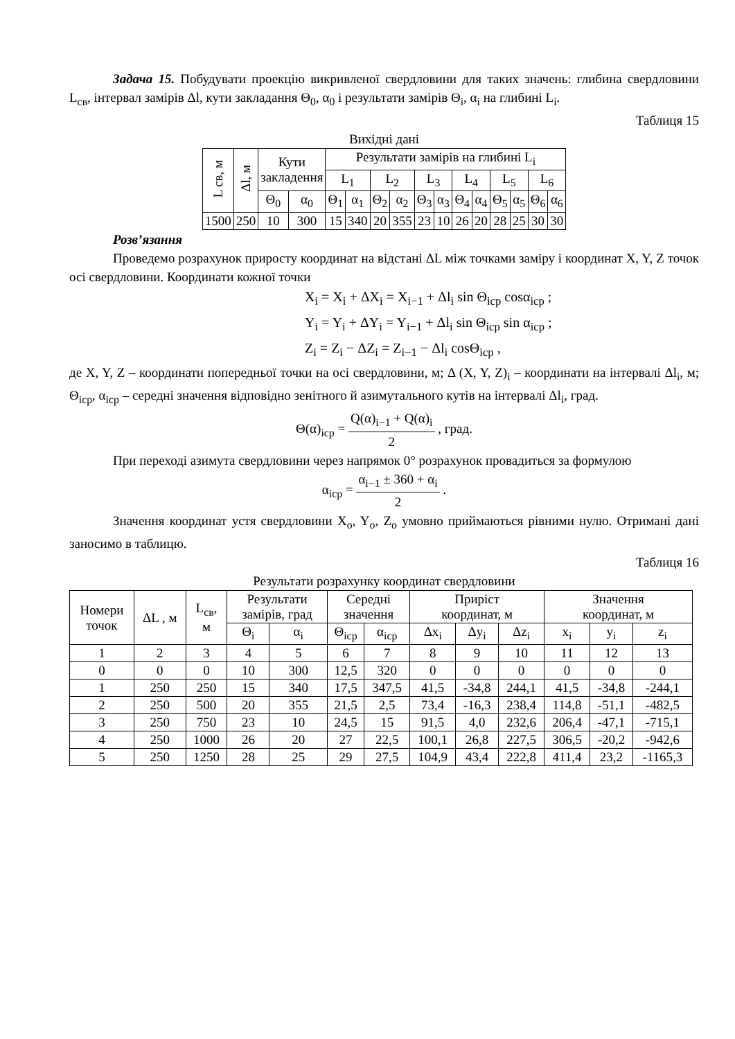Задача 15. Побудувати проекцію викривленої свердловини для таких значень: глибина свердловини L<sub>св</sub>, інтервал замірів Δl, кути закладання Θ<sub>0</sub>, α<sub>0</sub> і результати замірів Θ<sub>i</sub>, α<sub>i</sub> на глибині L<sub>i</sub>.
Таблиця 15
Вихідні дані
| L св, м | Δl, м | Кути закладення | | Результати замірів на глибині L<sub>i</sub> | | | | | | | | | | | |
| | | | | L<sub>1</sub> | | L<sub>2</sub> | | L<sub>3</sub> | | L<sub>4</sub> | | L<sub>5</sub> | | L<sub>6</sub> | |
| | | Θ<sub>0</sub> | α<sub>0</sub> | Θ<sub>1</sub> | α<sub>1</sub> | Θ<sub>2</sub> | α<sub>2</sub> | Θ<sub>3</sub> | α<sub>3</sub> | Θ<sub>4</sub> | α<sub>4</sub> | Θ<sub>5</sub> | α<sub>5</sub> | Θ<sub>6</sub> | α<sub>6</sub> |
| 1500 | 250 | 10 | 300 | 15 | 340 | 20 | 355 | 23 | 10 | 26 | 20 | 28 | 25 | 30 | 30 |
Розв’язання
Проведемо розрахунок приросту координат на відстані ΔL між точками заміру і координат X, Y, Z точок осі свердловини. Координати кожної точки
X<sub>i</sub> = X<sub>i</sub> + ΔX<sub>i</sub> = X<sub>i−1</sub> + Δl<sub>i</sub> sin Θ<sub>icp</sub> cosα<sub>icp</sub> ;
Y<sub>i</sub> = Y<sub>i</sub> + ΔY<sub>i</sub> = Y<sub>i−1</sub> + Δl<sub>i</sub> sin Θ<sub>icp</sub> sin α<sub>icp</sub> ;
Z<sub>i</sub> = Z<sub>i</sub> − ΔZ<sub>i</sub> = Z<sub>i−1</sub> − Δl<sub>i</sub> cosΘ<sub>icp</sub> ,
де X, Y, Z – координати попередньої точки на осі свердловини, м; Δ (X, Y, Z)<sub>i</sub> – координати на інтервалі Δl<sub>i</sub>, м; Θ<sub>icp</sub>, α<sub>icp</sub> – середні значення відповідно зенітного й азимутального кутів на інтервалі Δl<sub>i</sub>, град.
Θ(α)<sub>icp</sub> = Q(α)<sub>i−1</sub> + Q(α)<sub>i</sub> 2 , град.
При переході азимута свердловини через напрямок 0° розрахунок провадиться за формулою
α<sub>icp</sub> = α<sub>i−1</sub> ± 360 + α<sub>i</sub> 2 .
Значення координат устя свердловини X<sub>o</sub>, Y<sub>o</sub>, Z<sub>o</sub> умовно приймаються рівними нулю. Отримані дані заносимо в таблицю.
Таблиця 16
Результати розрахунку координат свердловини
| Номери точок | ΔL , м | L<sub>св</sub>, м | Результати замірів, град | | Середні значення | | Приріст координат, м | | | Значення координат, м | | |
| | | | Θ<sub>i</sub> | α<sub>i</sub> | Θ<sub>icp</sub> | α<sub>icp</sub> | Δx<sub>i</sub> | Δy<sub>i</sub> | Δz<sub>i</sub> | x<sub>i</sub> | y<sub>i</sub> | z<sub>i</sub> |
| 1 | 2 | 3 | 4 | 5 | 6 | 7 | 8 | 9 | 10 | 11 | 12 | 13 |
| 0 | 0 | 0 | 10 | 300 | 12,5 | 320 | 0 | 0 | 0 | 0 | 0 | 0 |
| 1 | 250 | 250 | 15 | 340 | 17,5 | 347,5 | 41,5 | -34,8 | 244,1 | 41,5 | -34,8 | -244,1 |
| 2 | 250 | 500 | 20 | 355 | 21,5 | 2,5 | 73,4 | -16,3 | 238,4 | 114,8 | -51,1 | -482,5 |
| 3 | 250 | 750 | 23 | 10 | 24,5 | 15 | 91,5 | 4,0 | 232,6 | 206,4 | -47,1 | -715,1 |
| 4 | 250 | 1000 | 26 | 20 | 27 | 22,5 | 100,1 | 26,8 | 227,5 | 306,5 | -20,2 | -942,6 |
| 5 | 250 | 1250 | 28 | 25 | 29 | 27,5 | 104,9 | 43,4 | 222,8 | 411,4 | 23,2 | -1165,3 |